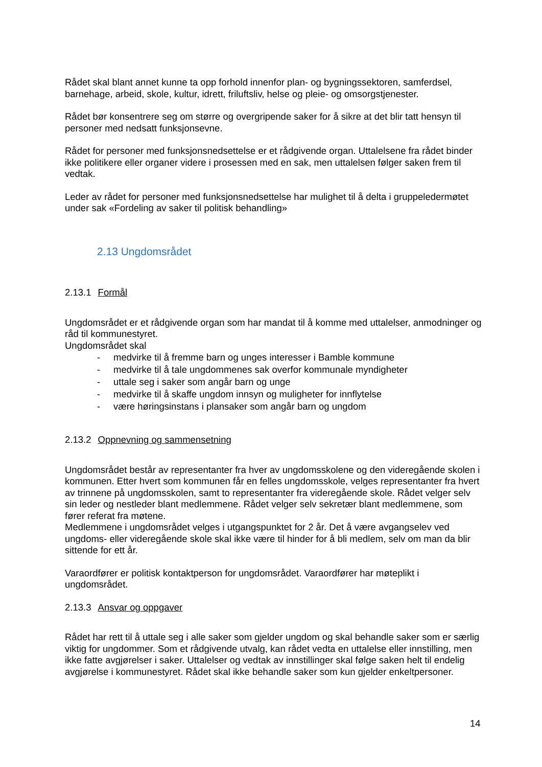Rådet skal blant annet kunne ta opp forhold innenfor plan- og bygningssektoren, samferdsel, barnehage, arbeid, skole, kultur, idrett, friluftsliv, helse og pleie- og omsorgstjenester.
Rådet bør konsentrere seg om større og overgripende saker for å sikre at det blir tatt hensyn til personer med nedsatt funksjonsevne.
Rådet for personer med funksjonsnedsettelse er et rådgivende organ. Uttalelsene fra rådet binder ikke politikere eller organer videre i prosessen med en sak, men uttalelsen følger saken frem til vedtak.
Leder av rådet for personer med funksjonsnedsettelse har mulighet til å delta i gruppeledermøtet under sak «Fordeling av saker til politisk behandling»
2.13 Ungdomsrådet
2.13.1 Formål
Ungdomsrådet er et rådgivende organ som har mandat til å komme med uttalelser, anmodninger og råd til kommunestyret.
Ungdomsrådet skal
- medvirke til å fremme barn og unges interesser i Bamble kommune
- medvirke til å tale ungdommenes sak overfor kommunale myndigheter
- uttale seg i saker som angår barn og unge
- medvirke til å skaffe ungdom innsyn og muligheter for innflytelse
- være høringsinstans i plansaker som angår barn og ungdom
2.13.2 Oppnevning og sammensetning
Ungdomsrådet består av representanter fra hver av ungdomsskolene og den videregående skolen i kommunen. Etter hvert som kommunen får en felles ungdomsskole, velges representanter fra hvert av trinnene på ungdomsskolen, samt to representanter fra videregående skole. Rådet velger selv sin leder og nestleder blant medlemmene. Rådet velger selv sekretær blant medlemmene, som fører referat fra møtene.
Medlemmene i ungdomsrådet velges i utgangspunktet for 2 år. Det å være avgangselev ved ungdoms- eller videregående skole skal ikke være til hinder for å bli medlem, selv om man da blir sittende for ett år.
Varaordfører er politisk kontaktperson for ungdomsrådet. Varaordfører har møteplikt i ungdomsrådet.
2.13.3 Ansvar og oppgaver
Rådet har rett til å uttale seg i alle saker som gjelder ungdom og skal behandle saker som er særlig viktig for ungdommer. Som et rådgivende utvalg, kan rådet vedta en uttalelse eller innstilling, men ikke fatte avgjørelser i saker. Uttalelser og vedtak av innstillinger skal følge saken helt til endelig avgjørelse i kommunestyret. Rådet skal ikke behandle saker som kun gjelder enkeltpersoner.
14